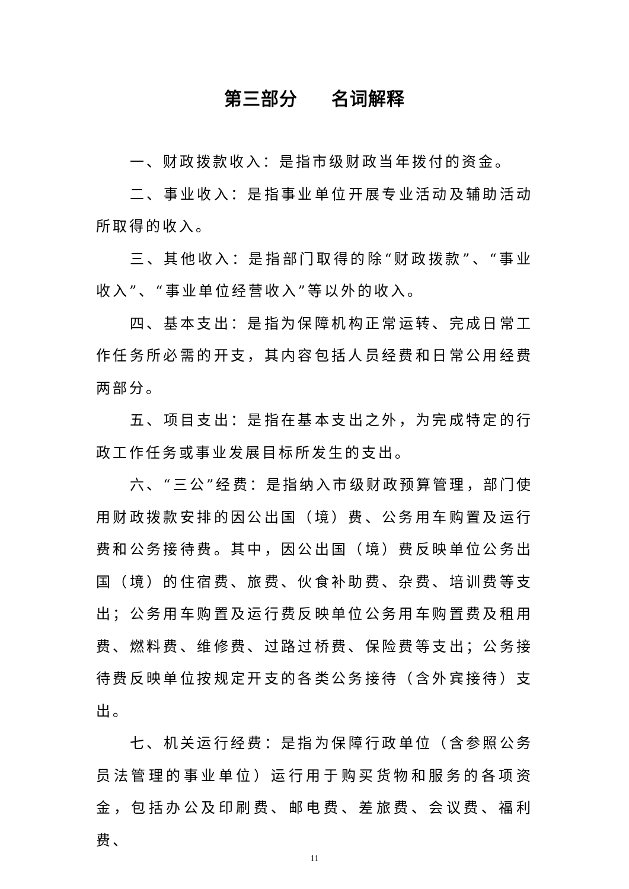第三部分 名词解释
一、财政拨款收入：是指市级财政当年拨付的资金。
二、事业收入：是指事业单位开展专业活动及辅助活动所取得的收入。
三、其他收入：是指部门取得的除“财政拨款”、“事业收入”、“事业单位经营收入”等以外的收入。
四、基本支出：是指为保障机构正常运转、完成日常工作任务所必需的开支，其内容包括人员经费和日常公用经费两部分。
五、项目支出：是指在基本支出之外，为完成特定的行政工作任务或事业发展目标所发生的支出。
六、“三公”经费：是指纳入市级财政预算管理，部门使用财政拨款安排的因公出国（境）费、公务用车购置及运行费和公务接待费。其中，因公出国（境）费反映单位公务出国（境）的住宿费、旅费、伙食补助费、杂费、培训费等支出；公务用车购置及运行费反映单位公务用车购置费及租用费、燃料费、维修费、过路过桥费、保险费等支出；公务接待费反映单位按规定开支的各类公务接待（含外宾接待）支出。
七、机关运行经费：是指为保障行政单位（含参照公务员法管理的事业单位）运行用于购买货物和服务的各项资金，包括办公及印刷费、邮电费、差旅费、会议费、福利费、
11